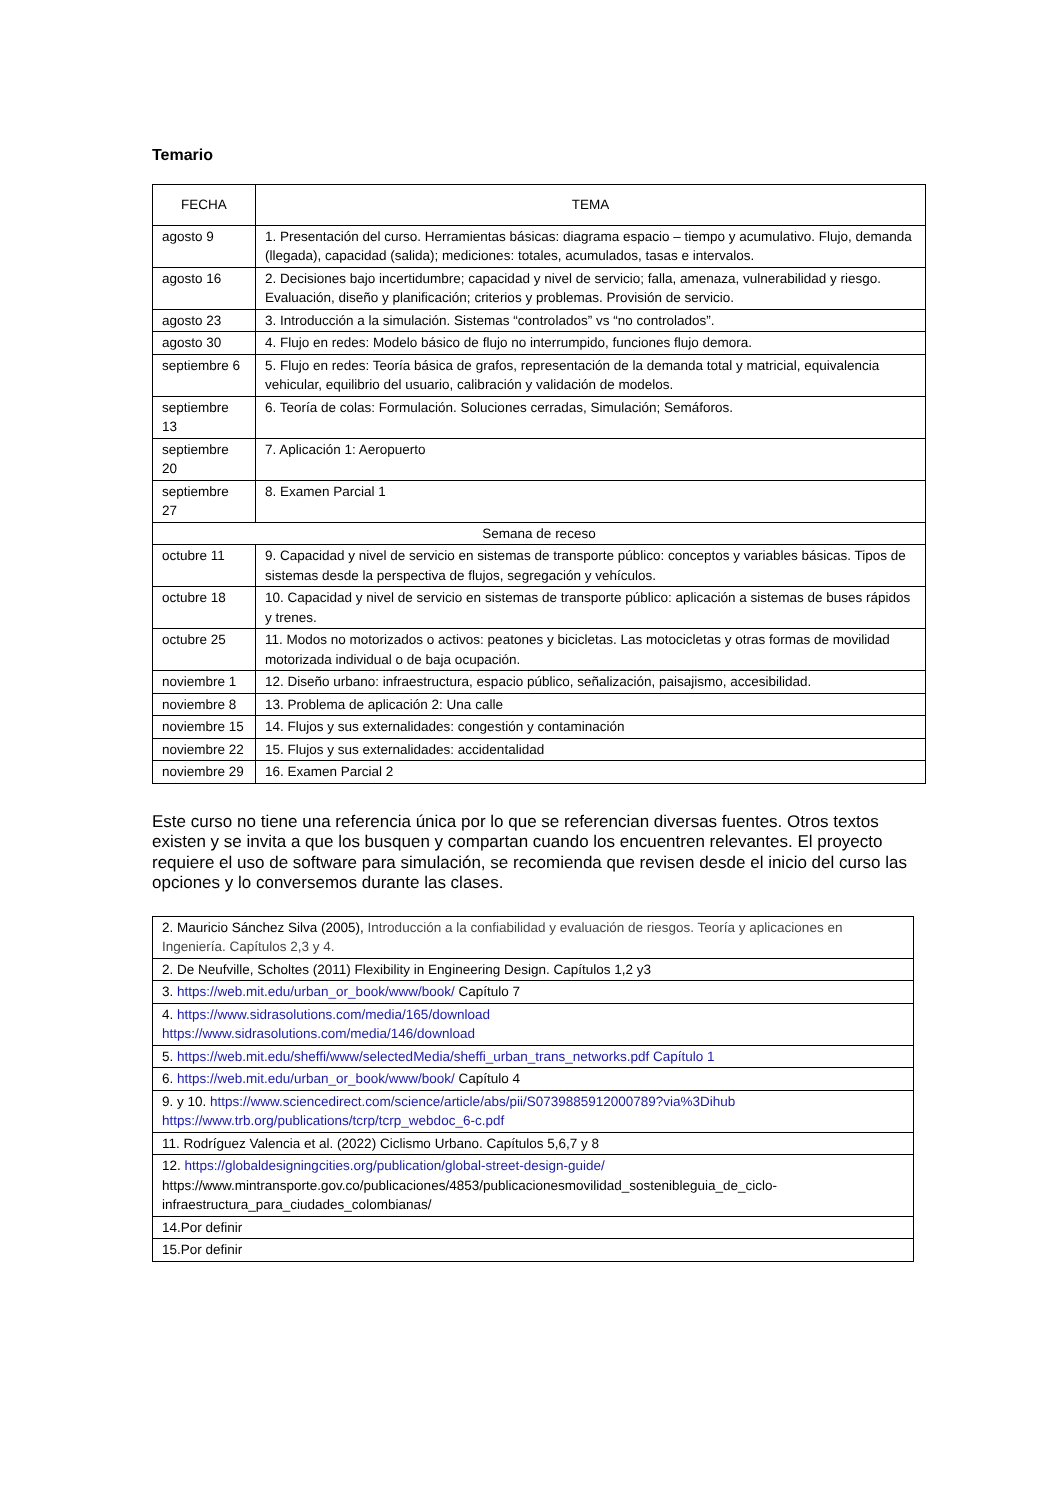Temario
| FECHA | TEMA |
| --- | --- |
| agosto 9 | 1. Presentación del curso. Herramientas básicas: diagrama espacio – tiempo y acumulativo. Flujo, demanda (llegada), capacidad (salida); mediciones: totales, acumulados, tasas e intervalos. |
| agosto 16 | 2. Decisiones bajo incertidumbre; capacidad y nivel de servicio; falla, amenaza, vulnerabilidad y riesgo. Evaluación, diseño y planificación; criterios y problemas. Provisión de servicio. |
| agosto 23 | 3. Introducción a la simulación. Sistemas “controlados” vs “no controlados”. |
| agosto 30 | 4. Flujo en redes: Modelo básico de flujo no interrumpido, funciones flujo demora. |
| septiembre 6 | 5. Flujo en redes: Teoría básica de grafos, representación de la demanda total y matricial, equivalencia vehicular, equilibrio del usuario, calibración y validación de modelos. |
| septiembre 13 | 6. Teoría de colas: Formulación. Soluciones cerradas, Simulación; Semáforos. |
| septiembre 20 | 7. Aplicación 1: Aeropuerto |
| septiembre 27 | 8. Examen Parcial 1 |
| Semana de receso | |
| octubre 11 | 9. Capacidad y nivel de servicio en sistemas de transporte público: conceptos y variables básicas. Tipos de sistemas desde la perspectiva de flujos, segregación y vehículos. |
| octubre 18 | 10. Capacidad y nivel de servicio en sistemas de transporte público: aplicación a sistemas de buses rápidos y trenes. |
| octubre 25 | 11. Modos no motorizados o activos: peatones y bicicletas. Las motocicletas y otras formas de movilidad motorizada individual o de baja ocupación. |
| noviembre 1 | 12. Diseño urbano: infraestructura, espacio público, señalización, paisajismo, accesibilidad. |
| noviembre 8 | 13. Problema de aplicación 2: Una calle |
| noviembre 15 | 14. Flujos y sus externalidades: congestión y contaminación |
| noviembre 22 | 15. Flujos y sus externalidades: accidentalidad |
| noviembre 29 | 16. Examen Parcial 2 |
Este curso no tiene una referencia única por lo que se referencian diversas fuentes. Otros textos existen y se invita a que los busquen y compartan cuando los encuentren relevantes. El proyecto requiere el uso de software para simulación, se recomienda que revisen desde el inicio del curso las opciones y lo conversemos durante las clases.
| 2. Mauricio Sánchez Silva (2005), Introducción a la confiabilidad y evaluación de riesgos. Teoría y aplicaciones en Ingeniería. Capítulos 2,3 y 4. |
| 2. De Neufville, Scholtes (2011) Flexibility in Engineering Design. Capítulos 1,2 y3 |
| 3. https://web.mit.edu/urban_or_book/www/book/ Capítulo 7 |
| 4. https://www.sidrasolutions.com/media/165/download https://www.sidrasolutions.com/media/146/download |
| 5. https://web.mit.edu/sheffi/www/selectedMedia/sheffi_urban_trans_networks.pdf Capítulo 1 |
| 6. https://web.mit.edu/urban_or_book/www/book/ Capítulo 4 |
| 9. y 10. https://www.sciencedirect.com/science/article/abs/pii/S0739885912000789?via%3Dihub https://www.trb.org/publications/tcrp/tcrp_webdoc_6-c.pdf |
| 11. Rodríguez Valencia et al. (2022) Ciclismo Urbano. Capítulos 5,6,7 y 8 |
| 12. https://globaldesigningcities.org/publication/global-street-design-guide/ https://www.mintransporte.gov.co/publicaciones/4853/publicacionesmovilidad_sostenibleguia_de_ciclo-infraestructura_para_ciudades_colombianas/ |
| 14.Por definir |
| 15.Por definir |